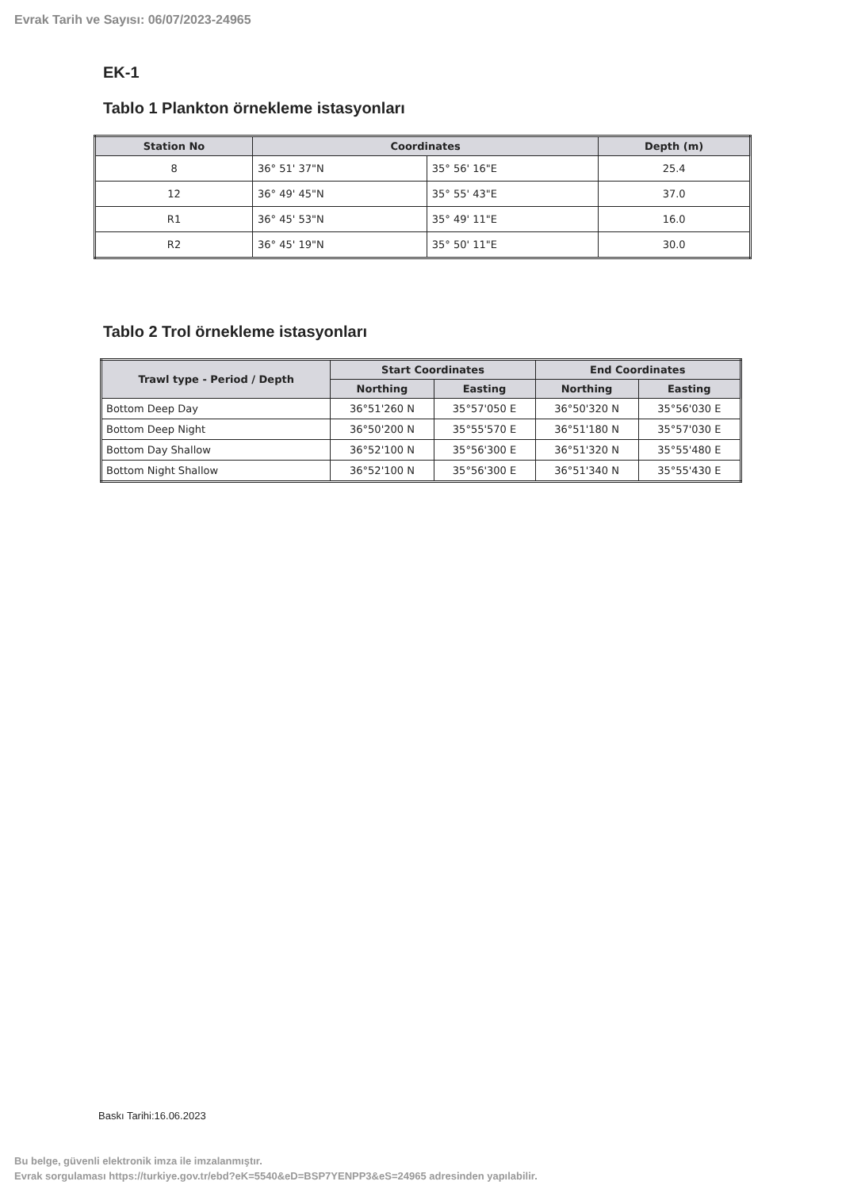Evrak Tarih ve Sayısı: 06/07/2023-24965
EK-1
Tablo 1 Plankton örnekleme istasyonları
| Station No | Coordinates | | Depth (m) |
| --- | --- | --- | --- |
| 8 | 36° 51' 37"N | 35° 56' 16"E | 25.4 |
| 12 | 36° 49' 45"N | 35° 55' 43"E | 37.0 |
| R1 | 36° 45' 53"N | 35° 49' 11"E | 16.0 |
| R2 | 36° 45' 19"N | 35° 50' 11"E | 30.0 |
Tablo 2 Trol örnekleme istasyonları
| Trawl type - Period / Depth | Start Coordinates | | End Coordinates | |
| --- | --- | --- | --- | --- |
| | Northing | Easting | Northing | Easting |
| Bottom Deep Day | 36°51'260 N | 35°57'050 E | 36°50'320 N | 35°56'030 E |
| Bottom Deep Night | 36°50'200 N | 35°55'570 E | 36°51'180 N | 35°57'030 E |
| Bottom Day Shallow | 36°52'100 N | 35°56'300 E | 36°51'320 N | 35°55'480 E |
| Bottom Night Shallow | 36°52'100 N | 35°56'300 E | 36°51'340 N | 35°55'430 E |
Baskı Tarihi:16.06.2023
Bu belge, güvenli elektronik imza ile imzalanmıştır.
Evrak sorgulaması https://turkiye.gov.tr/ebd?eK=5540&eD=BSP7YENPP3&eS=24965 adresinden yapılabilir.